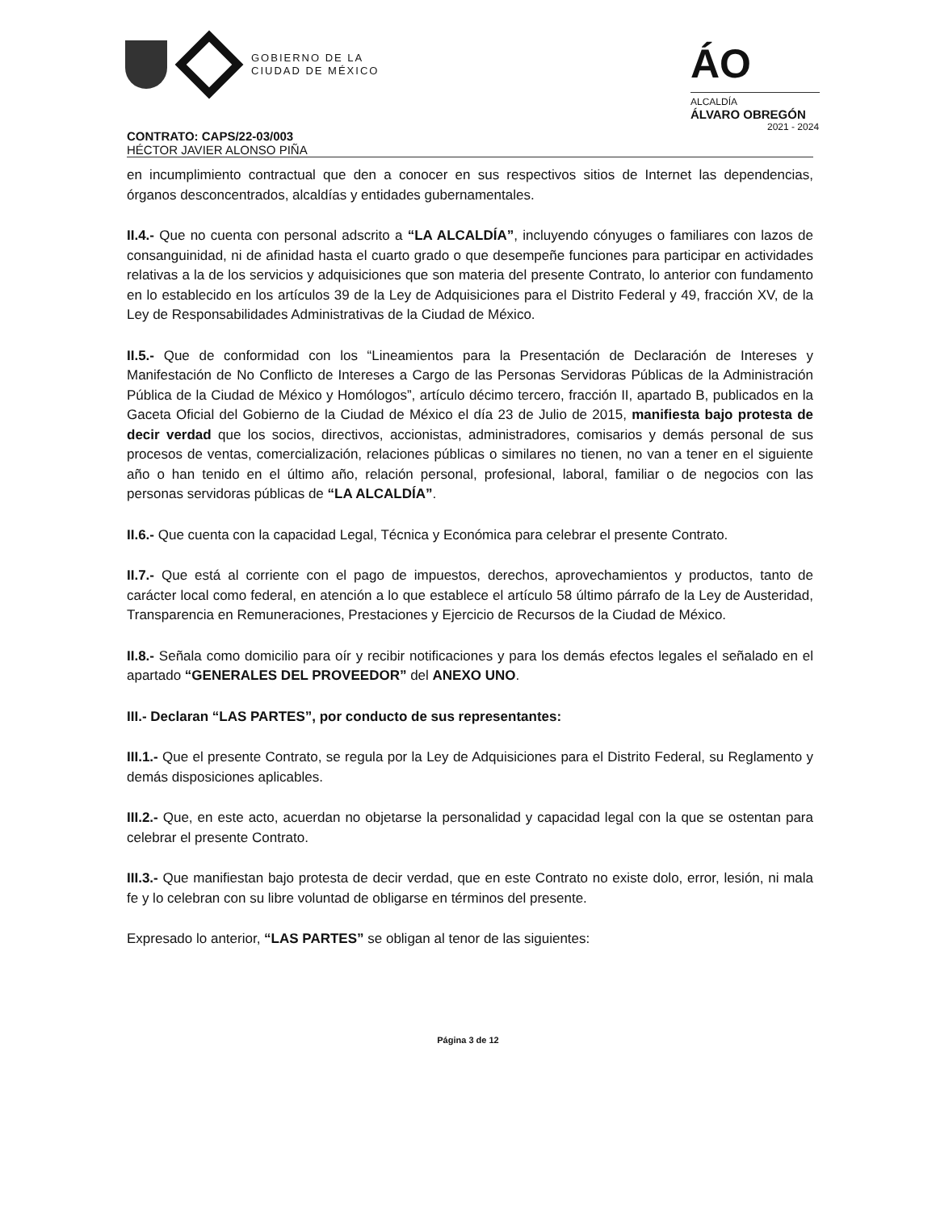GOBIERNO DE LA
CIUDAD DE MÉXICO
ÁO
ALCALDÍA
ÁLVARO OBREGÓN
2021 - 2024
CONTRATO: CAPS/22-03/003
HÉCTOR JAVIER ALONSO PIÑA
en incumplimiento contractual que den a conocer en sus respectivos sitios de Internet las dependencias, órganos desconcentrados, alcaldías y entidades gubernamentales.
II.4.- Que no cuenta con personal adscrito a “LA ALCALDÍA”, incluyendo cónyuges o familiares con lazos de consanguinidad, ni de afinidad hasta el cuarto grado o que desempeñe funciones para participar en actividades relativas a la de los servicios y adquisiciones que son materia del presente Contrato, lo anterior con fundamento en lo establecido en los artículos 39 de la Ley de Adquisiciones para el Distrito Federal y 49, fracción XV, de la Ley de Responsabilidades Administrativas de la Ciudad de México.
II.5.- Que de conformidad con los “Lineamientos para la Presentación de Declaración de Intereses y Manifestación de No Conflicto de Intereses a Cargo de las Personas Servidoras Públicas de la Administración Pública de la Ciudad de México y Homólogos”, artículo décimo tercero, fracción II, apartado B, publicados en la Gaceta Oficial del Gobierno de la Ciudad de México el día 23 de Julio de 2015, manifiesta bajo protesta de decir verdad que los socios, directivos, accionistas, administradores, comisarios y demás personal de sus procesos de ventas, comercialización, relaciones públicas o similares no tienen, no van a tener en el siguiente año o han tenido en el último año, relación personal, profesional, laboral, familiar o de negocios con las personas servidoras públicas de “LA ALCALDÍA”.
II.6.- Que cuenta con la capacidad Legal, Técnica y Económica para celebrar el presente Contrato.
II.7.- Que está al corriente con el pago de impuestos, derechos, aprovechamientos y productos, tanto de carácter local como federal, en atención a lo que establece el artículo 58 último párrafo de la Ley de Austeridad, Transparencia en Remuneraciones, Prestaciones y Ejercicio de Recursos de la Ciudad de México.
II.8.- Señala como domicilio para oír y recibir notificaciones y para los demás efectos legales el señalado en el apartado “GENERALES DEL PROVEEDOR” del ANEXO UNO.
III.- Declaran “LAS PARTES”, por conducto de sus representantes:
III.1.- Que el presente Contrato, se regula por la Ley de Adquisiciones para el Distrito Federal, su Reglamento y demás disposiciones aplicables.
III.2.- Que, en este acto, acuerdan no objetarse la personalidad y capacidad legal con la que se ostentan para celebrar el presente Contrato.
III.3.- Que manifiestan bajo protesta de decir verdad, que en este Contrato no existe dolo, error, lesión, ni mala fe y lo celebran con su libre voluntad de obligarse en términos del presente.
Expresado lo anterior, “LAS PARTES” se obligan al tenor de las siguientes:
Página 3 de 12